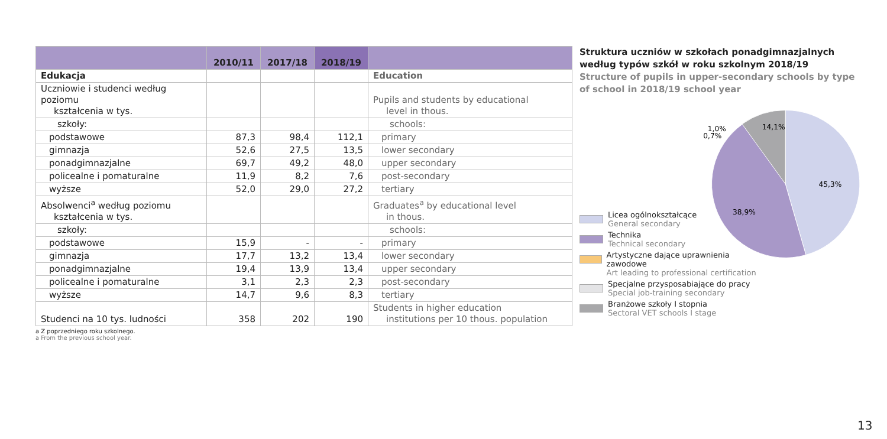| | 2010/11 | 2017/18 | 2018/19 | |
| --- | --- | --- | --- | --- |
| Edukacja | | | | Education |
| Uczniowie i studenci według poziomu kształcenia w tys. | | | | Pupils and students by educational level in thous. |
| szkoły: | | | | schools: |
| podstawowe | 87,3 | 98,4 | 112,1 | primary |
| gimnazja | 52,6 | 27,5 | 13,5 | lower secondary |
| ponadgimnazjalne | 69,7 | 49,2 | 48,0 | upper secondary |
| policealne i pomaturalne | 11,9 | 8,2 | 7,6 | post-secondary |
| wyższe | 52,0 | 29,0 | 27,2 | tertiary |
| Absolwenci<sup>a</sup> według poziomu kształcenia w tys. | | | | Graduates<sup>a</sup> by educational level in thous. |
| szkoły: | | | | schools: |
| podstawowe | 15,9 | - | - | primary |
| gimnazja | 17,7 | 13,2 | 13,4 | lower secondary |
| ponadgimnazjalne | 19,4 | 13,9 | 13,4 | upper secondary |
| policealne i pomaturalne | 3,1 | 2,3 | 2,3 | post-secondary |
| wyższe | 14,7 | 9,6 | 8,3 | tertiary |
| Studenci na 10 tys. ludności | 358 | 202 | 190 | Students in higher education institutions per 10 thous. population |
a Z poprzedniego roku szkolnego.
a From the previous school year.
Struktura uczniów w szkołach ponadgimnazjalnych według typów szkół w roku szkolnym 2018/19
Structure of pupils in upper-secondary schools by type of school in 2018/19 school year
Licea ogólnokształcące
General secondary
Technika
Technical secondary
Artystyczne dające uprawnienia zawodowe
Art leading to professional certification
Specjalne przysposabiające do pracy
Special job-training secondary
Branżowe szkoły I stopnia
Sectoral VET schools I stage
45,3%
38,9%
14,1%
1,0%
0,7%
13